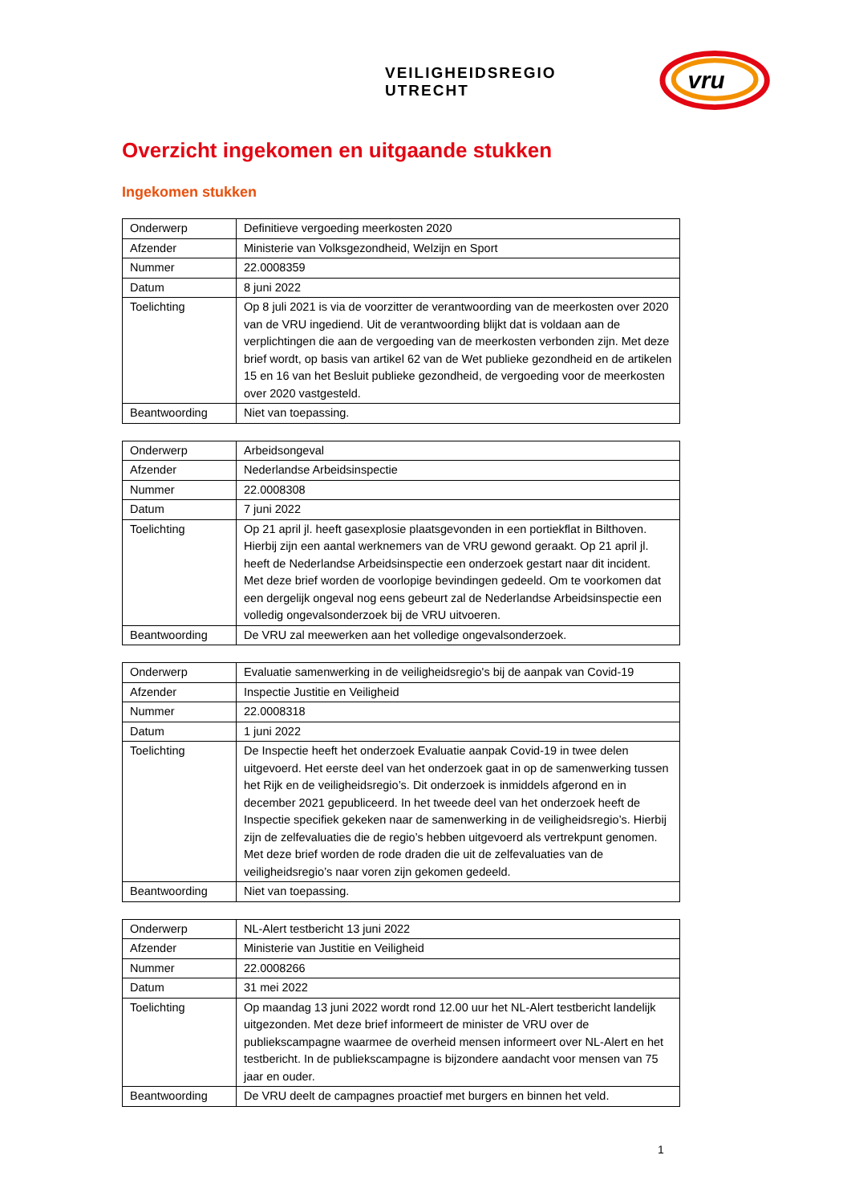VEILIGHEIDSREGIO UTRECHT
vru
Overzicht ingekomen en uitgaande stukken
Ingekomen stukken
| Onderwerp | Definitieve vergoeding meerkosten 2020 |
| Afzender | Ministerie van Volksgezondheid, Welzijn en Sport |
| Nummer | 22.0008359 |
| Datum | 8 juni 2022 |
| Toelichting | Op 8 juli 2021 is via de voorzitter de verantwoording van de meerkosten over 2020 van de VRU ingediend. Uit de verantwoording blijkt dat is voldaan aan de verplichtingen die aan de vergoeding van de meerkosten verbonden zijn. Met deze brief wordt, op basis van artikel 62 van de Wet publieke gezondheid en de artikelen 15 en 16 van het Besluit publieke gezondheid, de vergoeding voor de meerkosten over 2020 vastgesteld. |
| Beantwoording | Niet van toepassing. |
| Onderwerp | Arbeidsongeval |
| Afzender | Nederlandse Arbeidsinspectie |
| Nummer | 22.0008308 |
| Datum | 7 juni 2022 |
| Toelichting | Op 21 april jl. heeft gasexplosie plaatsgevonden in een portiekflat in Bilthoven. Hierbij zijn een aantal werknemers van de VRU gewond geraakt. Op 21 april jl. heeft de Nederlandse Arbeidsinspectie een onderzoek gestart naar dit incident. Met deze brief worden de voorlopige bevindingen gedeeld. Om te voorkomen dat een dergelijk ongeval nog eens gebeurt zal de Nederlandse Arbeidsinspectie een volledig ongevalsonderzoek bij de VRU uitvoeren. |
| Beantwoording | De VRU zal meewerken aan het volledige ongevalsonderzoek. |
| Onderwerp | Evaluatie samenwerking in de veiligheidsregio's bij de aanpak van Covid-19 |
| Afzender | Inspectie Justitie en Veiligheid |
| Nummer | 22.0008318 |
| Datum | 1 juni 2022 |
| Toelichting | De Inspectie heeft het onderzoek Evaluatie aanpak Covid-19 in twee delen uitgevoerd. Het eerste deel van het onderzoek gaat in op de samenwerking tussen het Rijk en de veiligheidsregio’s. Dit onderzoek is inmiddels afgerond en in december 2021 gepubliceerd. In het tweede deel van het onderzoek heeft de Inspectie specifiek gekeken naar de samenwerking in de veiligheidsregio’s. Hierbij zijn de zelfevaluaties die de regio’s hebben uitgevoerd als vertrekpunt genomen. Met deze brief worden de rode draden die uit de zelfevaluaties van de veiligheidsregio’s naar voren zijn gekomen gedeeld. |
| Beantwoording | Niet van toepassing. |
| Onderwerp | NL-Alert testbericht 13 juni 2022 |
| Afzender | Ministerie van Justitie en Veiligheid |
| Nummer | 22.0008266 |
| Datum | 31 mei 2022 |
| Toelichting | Op maandag 13 juni 2022 wordt rond 12.00 uur het NL-Alert testbericht landelijk uitgezonden. Met deze brief informeert de minister de VRU over de publiekscampagne waarmee de overheid mensen informeert over NL-Alert en het testbericht. In de publiekscampagne is bijzondere aandacht voor mensen van 75 jaar en ouder. |
| Beantwoording | De VRU deelt de campagnes proactief met burgers en binnen het veld. |
1